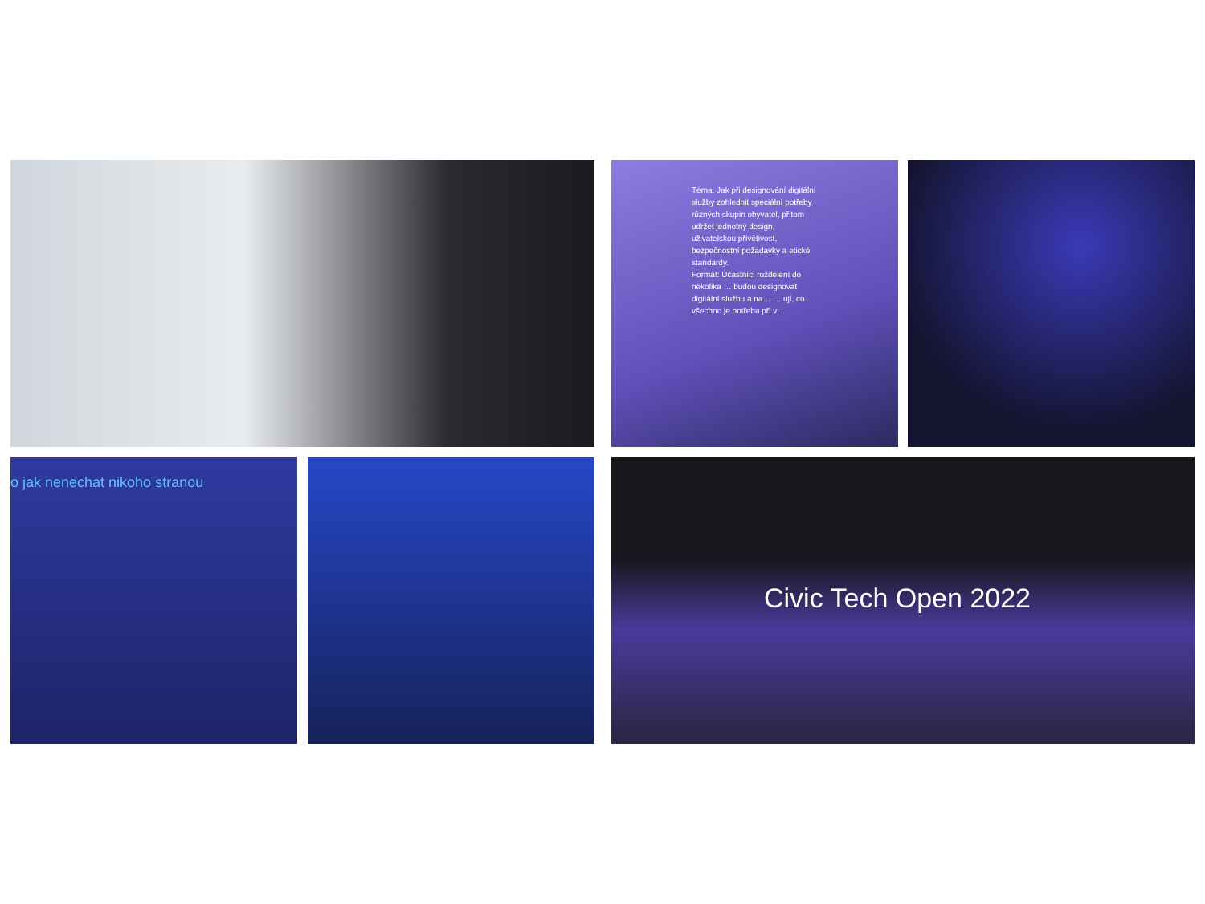Téma: Jak při designování digitální služby zohlednit speciální potřeby různých skupin obyvatel, přitom udržet jednotný design, uživatelskou přívětivost, bezpečnostní požadavky a etické standardy.
Formát: Účastníci rozdělení do několika … budou designovat digitální službu a na… … ují, co všechno je potřeba při v…
o jak nenechat nikoho stranou Civic Tech Open 2022